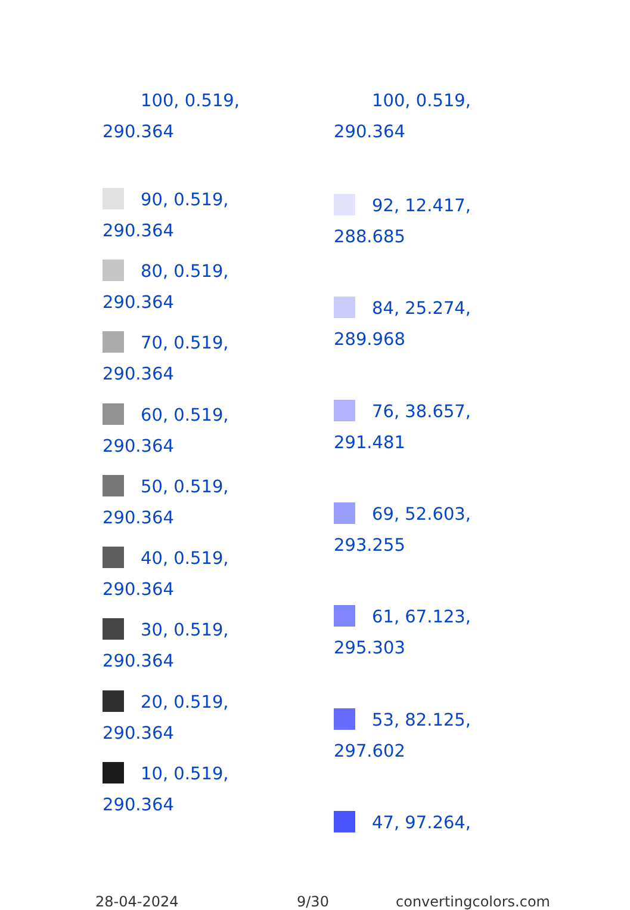100, 0.519, 290.364
90, 0.519, 290.364
80, 0.519, 290.364
70, 0.519, 290.364
60, 0.519, 290.364
50, 0.519, 290.364
40, 0.519, 290.364
30, 0.519, 290.364
20, 0.519, 290.364
10, 0.519, 290.364
100, 0.519, 290.364
92, 12.417, 288.685
84, 25.274, 289.968
76, 38.657, 291.481
69, 52.603, 293.255
61, 67.123, 295.303
53, 82.125, 297.602
47, 97.264,
28-04-2024 9/30 convertingcolors.com